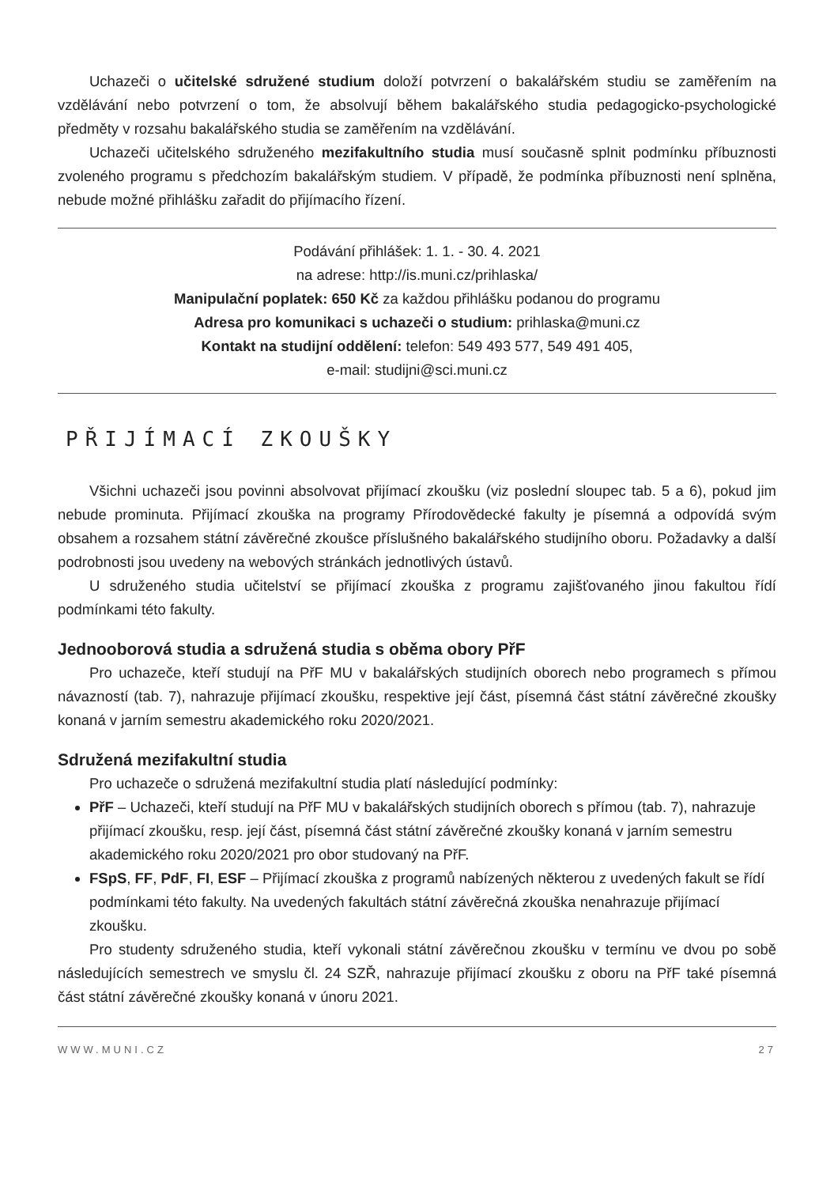Uchazeči o učitelské sdružené studium doloží potvrzení o bakalářském studiu se zaměřením na vzdělávání nebo potvrzení o tom, že absolvují během bakalářského studia pedagogicko-psychologické předměty v rozsahu bakalářského studia se zaměřením na vzdělávání.
Uchazeči učitelského sdruženého mezifakultního studia musí současně splnit podmínku příbuznosti zvoleného programu s předchozím bakalářským studiem. V případě, že podmínka příbuznosti není splněna, nebude možné přihlášku zařadit do přijímacího řízení.
Podávání přihlášek: 1. 1. - 30. 4. 2021
na adrese: http://is.muni.cz/prihlaska/
Manipulační poplatek: 650 Kč za každou přihlášku podanou do programu
Adresa pro komunikaci s uchazeči o studium: prihlaska@muni.cz
Kontakt na studijní oddělení: telefon: 549 493 577, 549 491 405,
e-mail: studijni@sci.muni.cz
PŘIJÍMACÍ ZKOUŠKY
Všichni uchazeči jsou povinni absolvovat přijímací zkoušku (viz poslední sloupec tab. 5 a 6), pokud jim nebude prominuta. Přijímací zkouška na programy Přírodovědecké fakulty je písemná a odpovídá svým obsahem a rozsahem státní závěrečné zkoušce příslušného bakalářského studijního oboru. Požadavky a další podrobnosti jsou uvedeny na webových stránkách jednotlivých ústavů.
U sdruženého studia učitelství se přijímací zkouška z programu zajišťovaného jinou fakultou řídí podmínkami této fakulty.
Jednooborová studia a sdružená studia s oběma obory PřF
Pro uchazeče, kteří studují na PřF MU v bakalářských studijních oborech nebo programech s přímou návazností (tab. 7), nahrazuje přijímací zkoušku, respektive její část, písemná část státní závěrečné zkoušky konaná v jarním semestru akademického roku 2020/2021.
Sdružená mezifakultní studia
Pro uchazeče o sdružená mezifakultní studia platí následující podmínky:
PřF – Uchazeči, kteří studují na PřF MU v bakalářských studijních oborech s přímou (tab. 7), nahrazuje přijímací zkoušku, resp. její část, písemná část státní závěrečné zkoušky konaná v jarním semestru akademického roku 2020/2021 pro obor studovaný na PřF.
FSpS, FF, PdF, FI, ESF – Přijímací zkouška z programů nabízených některou z uvedených fakult se řídí podmínkami této fakulty. Na uvedených fakultách státní závěrečná zkouška nenahrazuje přijímací zkoušku.
Pro studenty sdruženého studia, kteří vykonali státní závěrečnou zkoušku v termínu ve dvou po sobě následujících semestrech ve smyslu čl. 24 SZŘ, nahrazuje přijímací zkoušku z oboru na PřF také písemná část státní závěrečné zkoušky konaná v únoru 2021.
WWW.MUNI.CZ 27